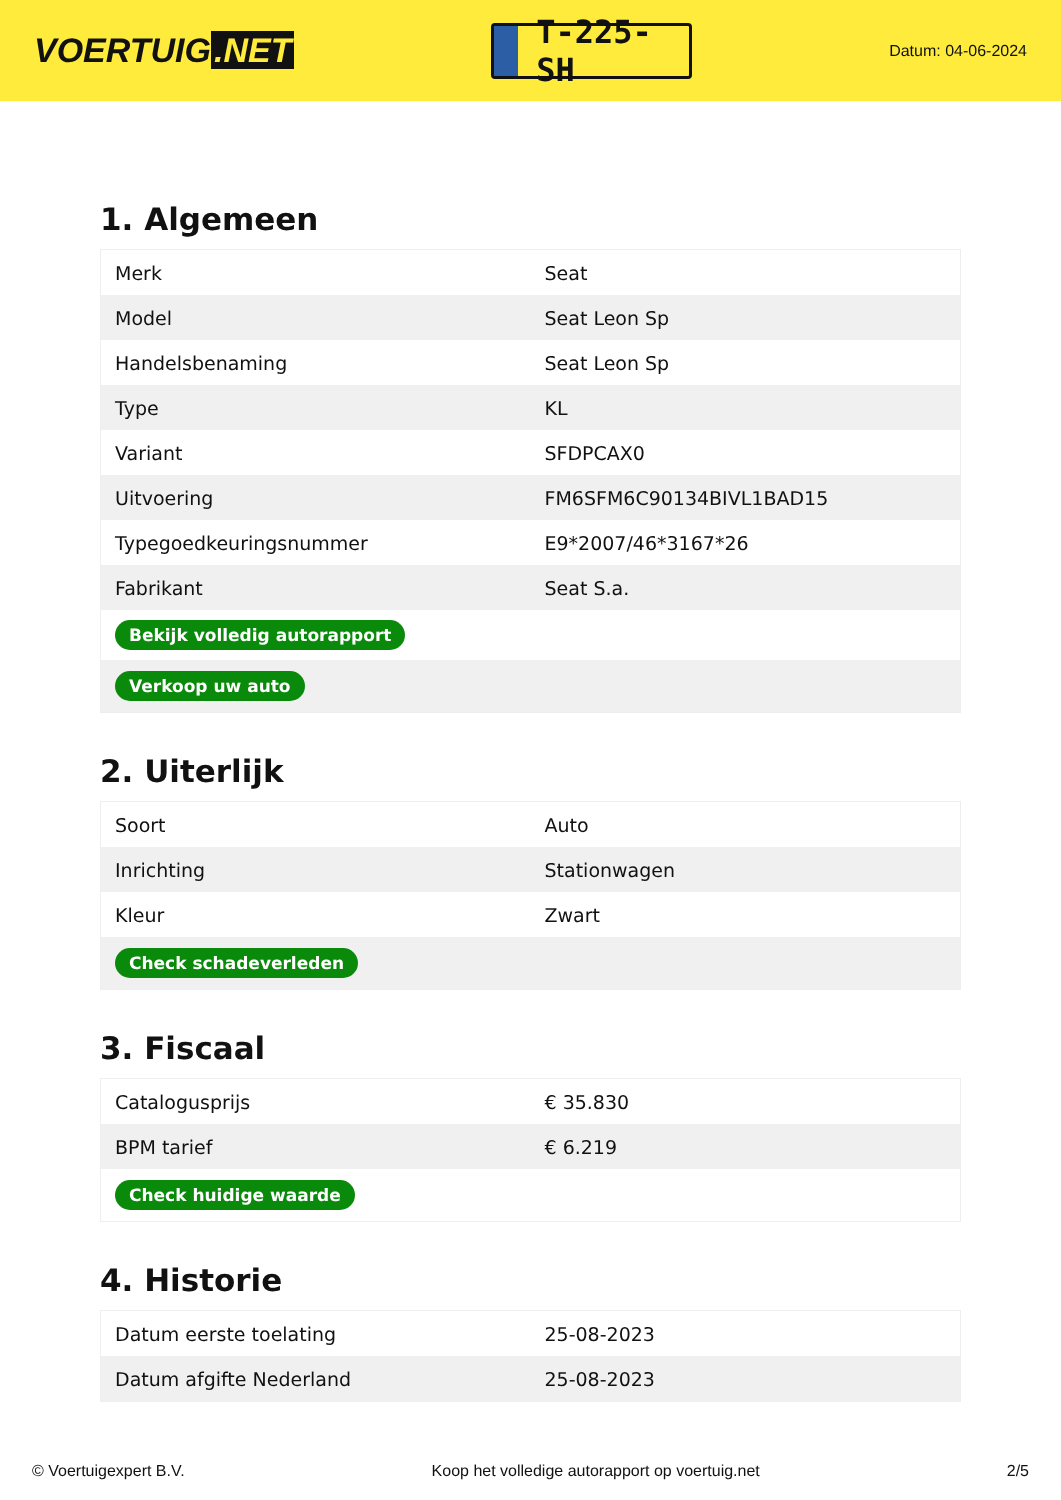VOERTUIG.NET
T-225-SH
Datum: 04-06-2024
1. Algemeen
| Merk | Seat |
| Model | Seat Leon Sp |
| Handelsbenaming | Seat Leon Sp |
| Type | KL |
| Variant | SFDPCAX0 |
| Uitvoering | FM6SFM6C90134BIVL1BAD15 |
| Typegoedkeuringsnummer | E9*2007/46*3167*26 |
| Fabrikant | Seat S.a. |
| Bekijk volledig autorapport | |
| Verkoop uw auto | |
2. Uiterlijk
| Soort | Auto |
| Inrichting | Stationwagen |
| Kleur | Zwart |
| Check schadeverleden | |
3. Fiscaal
| Catalogusprijs | € 35.830 |
| BPM tarief | € 6.219 |
| Check huidige waarde | |
4. Historie
| Datum eerste toelating | 25-08-2023 |
| Datum afgifte Nederland | 25-08-2023 |
© Voertuigexpert B.V. Koop het volledige autorapport op voertuig.net 2/5